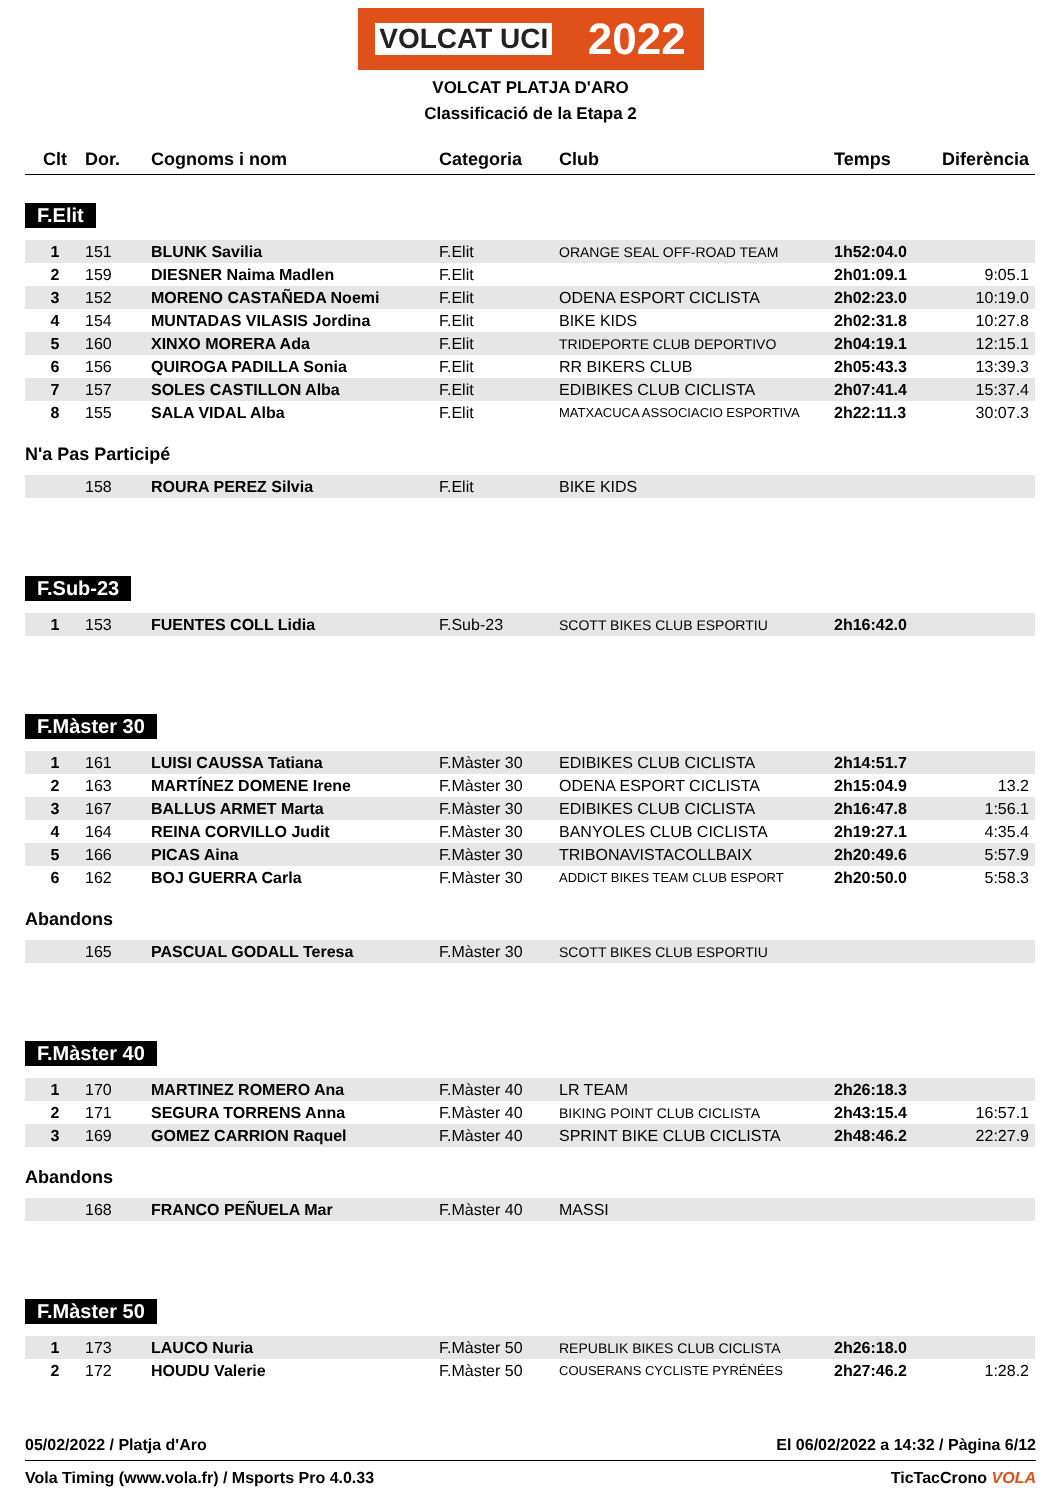VOLCAT UCI 2022
VOLCAT PLATJA D'ARO
Classificació de la Etapa 2
| Clt | Dor. | Cognoms i nom | Categoria | Club | Temps | Diferència |
| --- | --- | --- | --- | --- | --- | --- |
F.Elit
| 1 | 151 | BLUNK Savilia | F.Elit | ORANGE SEAL OFF-ROAD TEAM | 1h52:04.0 | |
| 2 | 159 | DIESNER Naima Madlen | F.Elit | | 2h01:09.1 | 9:05.1 |
| 3 | 152 | MORENO CASTAÑEDA Noemi | F.Elit | ODENA ESPORT CICLISTA | 2h02:23.0 | 10:19.0 |
| 4 | 154 | MUNTADAS VILASIS Jordina | F.Elit | BIKE KIDS | 2h02:31.8 | 10:27.8 |
| 5 | 160 | XINXO MORERA Ada | F.Elit | TRIDEPORTE CLUB DEPORTIVO | 2h04:19.1 | 12:15.1 |
| 6 | 156 | QUIROGA PADILLA Sonia | F.Elit | RR BIKERS CLUB | 2h05:43.3 | 13:39.3 |
| 7 | 157 | SOLES CASTILLON Alba | F.Elit | EDIBIKES CLUB CICLISTA | 2h07:41.4 | 15:37.4 |
| 8 | 155 | SALA VIDAL Alba | F.Elit | MATXACUCA ASSOCIACIO ESPORTIVA | 2h22:11.3 | 30:07.3 |
N'a Pas Participé
| | 158 | ROURA PEREZ Silvia | F.Elit | BIKE KIDS | | |
F.Sub-23
| 1 | 153 | FUENTES COLL Lidia | F.Sub-23 | SCOTT BIKES CLUB ESPORTIU | 2h16:42.0 | |
F.Màster 30
| 1 | 161 | LUISI CAUSSA Tatiana | F.Màster 30 | EDIBIKES CLUB CICLISTA | 2h14:51.7 | |
| 2 | 163 | MARTÍNEZ DOMENE Irene | F.Màster 30 | ODENA ESPORT CICLISTA | 2h15:04.9 | 13.2 |
| 3 | 167 | BALLUS ARMET Marta | F.Màster 30 | EDIBIKES CLUB CICLISTA | 2h16:47.8 | 1:56.1 |
| 4 | 164 | REINA CORVILLO Judit | F.Màster 30 | BANYOLES CLUB CICLISTA | 2h19:27.1 | 4:35.4 |
| 5 | 166 | PICAS Aina | F.Màster 30 | TRIBONAVISTACOLLBAIX | 2h20:49.6 | 5:57.9 |
| 6 | 162 | BOJ GUERRA Carla | F.Màster 30 | ADDICT BIKES TEAM CLUB ESPORT | 2h20:50.0 | 5:58.3 |
Abandons
| | 165 | PASCUAL GODALL Teresa | F.Màster 30 | SCOTT BIKES CLUB ESPORTIU | | |
F.Màster 40
| 1 | 170 | MARTINEZ ROMERO Ana | F.Màster 40 | LR TEAM | 2h26:18.3 | |
| 2 | 171 | SEGURA TORRENS Anna | F.Màster 40 | BIKING POINT CLUB CICLISTA | 2h43:15.4 | 16:57.1 |
| 3 | 169 | GOMEZ CARRION Raquel | F.Màster 40 | SPRINT BIKE CLUB CICLISTA | 2h48:46.2 | 22:27.9 |
Abandons
| | 168 | FRANCO PEÑUELA Mar | F.Màster 40 | MASSI | | |
F.Màster 50
| 1 | 173 | LAUCO Nuria | F.Màster 50 | REPUBLIK BIKES CLUB CICLISTA | 2h26:18.0 | |
| 2 | 172 | HOUDU Valerie | F.Màster 50 | COUSERANS CYCLISTE PYRÉNÉES | 2h27:46.2 | 1:28.2 |
05/02/2022 / Platja d'Aro El 06/02/2022 a 14:32 / Pàgina 6/12
Vola Timing (www.vola.fr) / Msports Pro 4.0.33 TicTacCrono VOLA